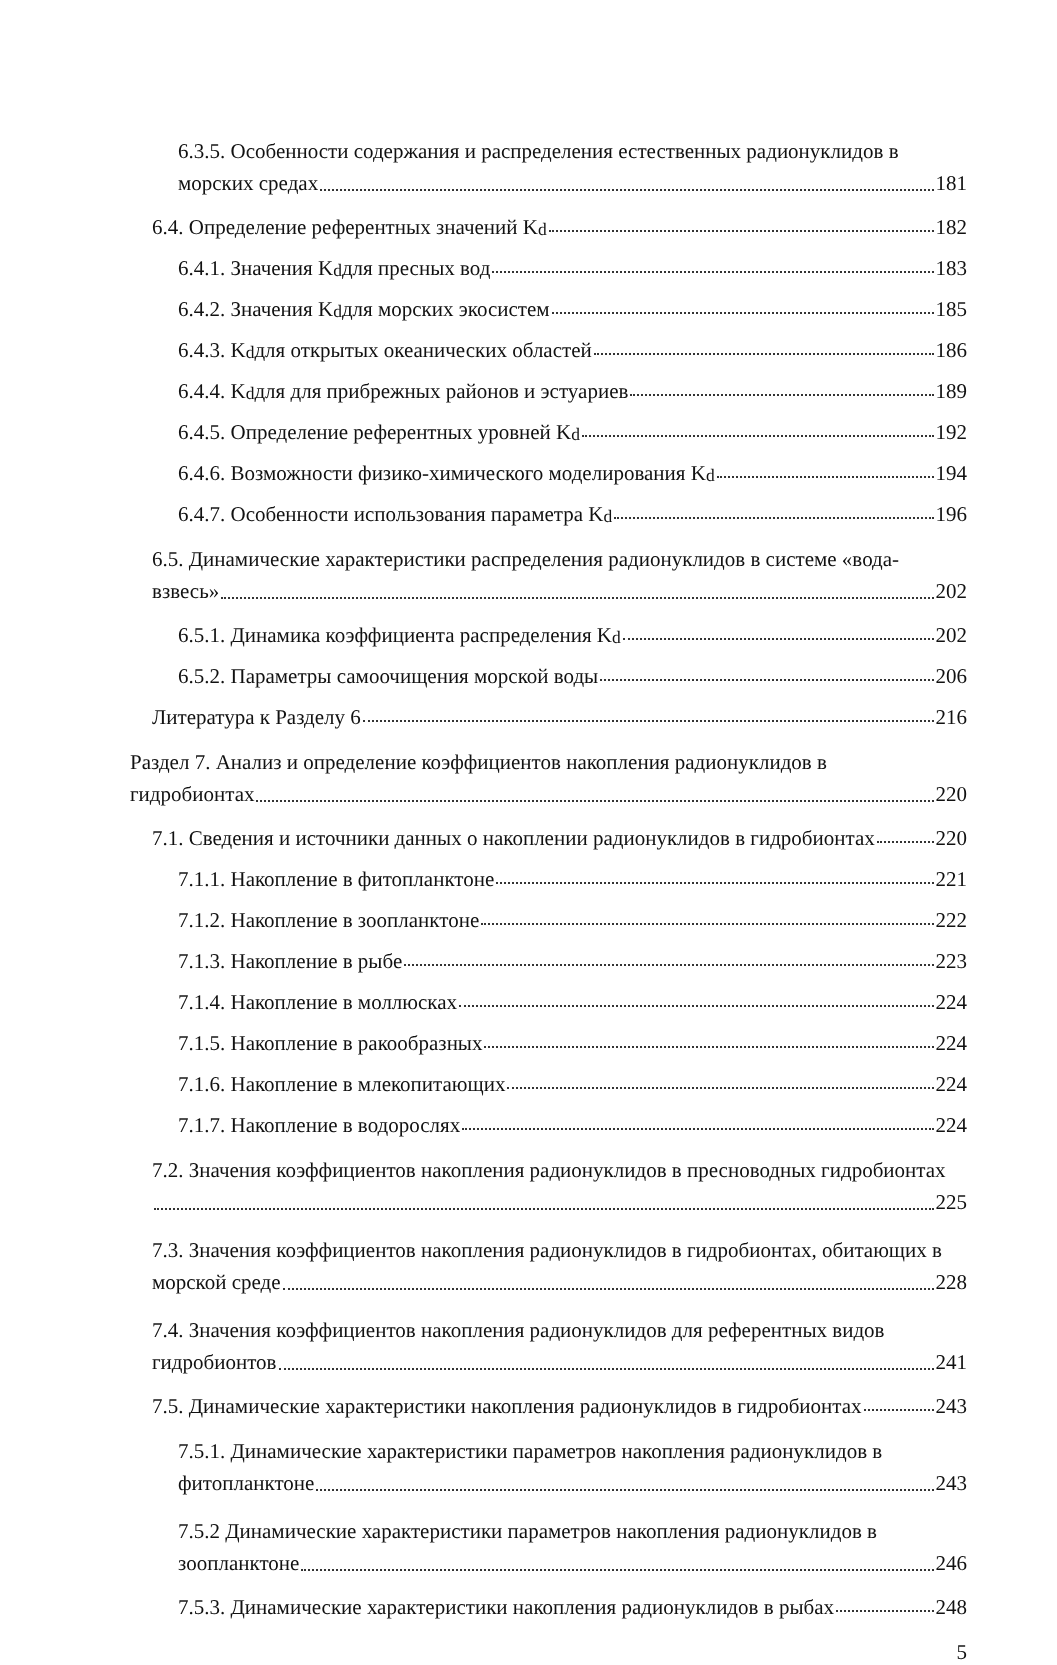6.3.5. Особенности содержания и распределения естественных радионуклидов в
морских средах 181
6.4. Определение референтных значений K<sub>d</sub> 182
6.4.1. Значения K<sub>d</sub> для пресных вод 183
6.4.2. Значения K<sub>d</sub> для морских экосистем 185
6.4.3. K<sub>d</sub> для открытых океанических областей 186
6.4.4. K<sub>d</sub> для для прибрежных районов и эстуариев 189
6.4.5. Определение референтных уровней K<sub>d</sub> 192
6.4.6. Возможности физико-химического моделирования K<sub>d</sub> 194
6.4.7. Особенности использования параметра K<sub>d</sub> 196
6.5. Динамические характеристики распределения радионуклидов в системе «вода-
взвесь» 202
6.5.1. Динамика коэффициента распределения K<sub>d</sub> 202
6.5.2. Параметры самоочищения морской воды 206
Литература к Разделу 6 216
Раздел 7. Анализ и определение коэффициентов накопления радионуклидов в
гидробионтах 220
7.1. Сведения и источники данных о накоплении радионуклидов в гидробионтах 220
7.1.1. Накопление в фитопланктоне 221
7.1.2. Накопление в зоопланктоне 222
7.1.3. Накопление в рыбе 223
7.1.4. Накопление в моллюсках 224
7.1.5. Накопление в ракообразных 224
7.1.6. Накопление в млекопитающих 224
7.1.7. Накопление в водорослях 224
7.2. Значения коэффициентов накопления радионуклидов в пресноводных гидробионтах
225
7.3. Значения коэффициентов накопления радионуклидов в гидробионтах, обитающих в
морской среде 228
7.4. Значения коэффициентов накопления радионуклидов для референтных видов
гидробионтов 241
7.5. Динамические характеристики накопления радионуклидов в гидробионтах 243
7.5.1. Динамические характеристики параметров накопления радионуклидов в
фитопланктоне 243
7.5.2 Динамические характеристики параметров накопления радионуклидов в
зоопланктоне 246
7.5.3. Динамические характеристики накопления радионуклидов в рыбах 248
5